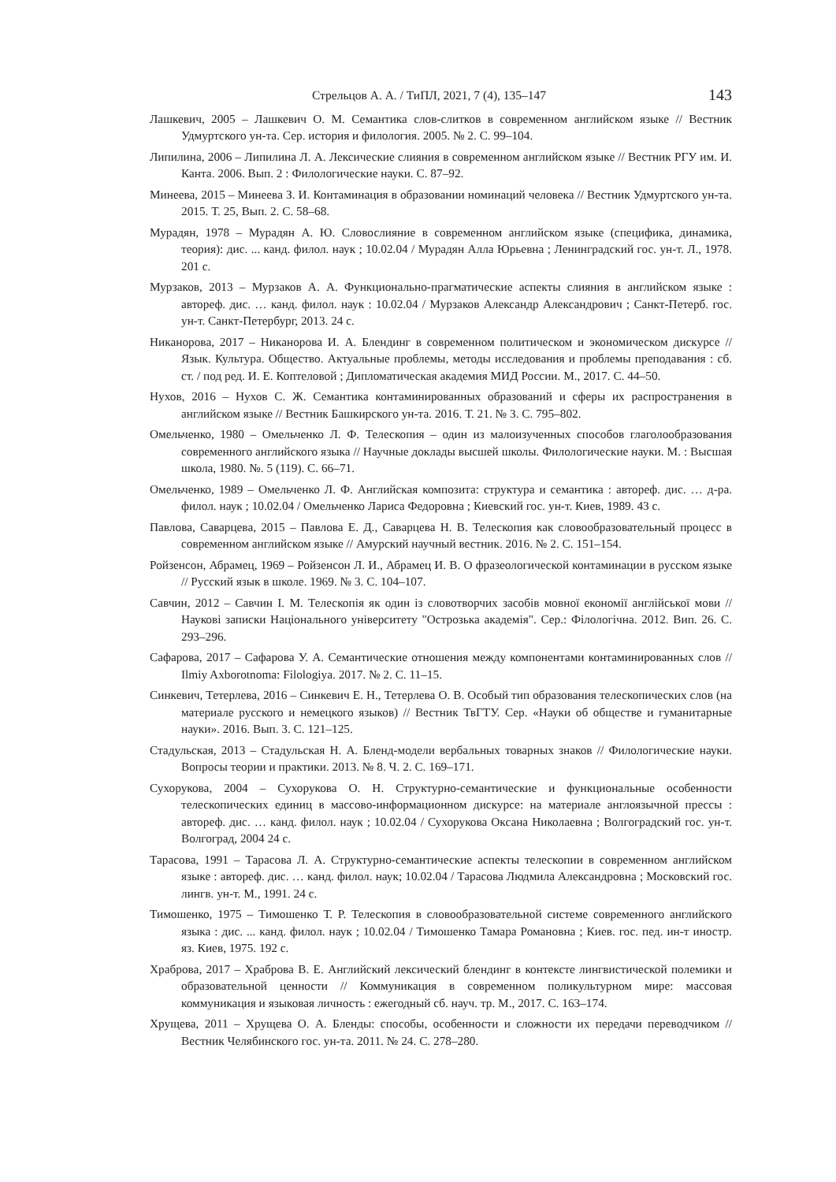Стрельцов А. А. / ТиПЛ, 2021, 7 (4), 135–147 143
Лашкевич, 2005 – Лашкевич О. М. Семантика слов-слитков в современном английском языке // Вестник Удмуртского ун-та. Сер. история и филология. 2005. № 2. С. 99–104.
Липилина, 2006 – Липилина Л. А. Лексические слияния в современном английском языке // Вестник РГУ им. И. Канта. 2006. Вып. 2 : Филологические науки. С. 87–92.
Минеева, 2015 – Минеева З. И. Контаминация в образовании номинаций человека // Вестник Удмуртского ун-та. 2015. Т. 25, Вып. 2. С. 58–68.
Мурадян, 1978 – Мурадян А. Ю. Словослияние в современном английском языке (специфика, динамика, теория): дис. ... канд. филол. наук ; 10.02.04 / Мурадян Алла Юрьевна ; Ленинградский гос. ун-т. Л., 1978. 201 с.
Мурзаков, 2013 – Мурзаков А. А. Функционально-прагматические аспекты слияния в английском языке : автореф. дис. … канд. филол. наук : 10.02.04 / Мурзаков Александр Александрович ; Санкт-Петерб. гос. ун-т. Санкт-Петербург, 2013. 24 с.
Никанорова, 2017 – Никанорова И. А. Блендинг в современном политическом и экономическом дискурсе // Язык. Культура. Общество. Актуальные проблемы, методы исследования и проблемы преподавания : сб. ст. / под ред. И. Е. Коптеловой ; Дипломатическая академия МИД России. М., 2017. С. 44–50.
Нухов, 2016 – Нухов С. Ж. Семантика контаминированных образований и сферы их распространения в английском языке // Вестник Башкирского ун-та. 2016. Т. 21. № 3. С. 795–802.
Омельченко, 1980 – Омельченко Л. Ф. Телескопия – один из малоизученных способов глаголообразования современного английского языка // Научные доклады высшей школы. Филологические науки. М. : Высшая школа, 1980. №. 5 (119). С. 66–71.
Омельченко, 1989 – Омельченко Л. Ф. Английская композита: структура и семантика : автореф. дис. … д-ра. филол. наук ; 10.02.04 / Омельченко Лариса Федоровна ; Киевский гос. ун-т. Киев, 1989. 43 с.
Павлова, Саварцева, 2015 – Павлова Е. Д., Саварцева Н. В. Телескопия как словообразовательный процесс в современном английском языке // Амурский научный вестник. 2016. № 2. С. 151–154.
Ройзенсон, Абрамец, 1969 – Ройзенсон Л. И., Абрамец И. В. О фразеологической контаминации в русском языке // Русский язык в школе. 1969. № 3. С. 104–107.
Савчин, 2012 – Савчин І. М. Телескопія як один із словотворчих засобів мовної економії англійської мови // Наукові записки Національного університету "Острозька академія". Сер.: Філологічна. 2012. Вип. 26. С. 293–296.
Сафарова, 2017 – Сафарова У. А. Семантические отношения между компонентами контаминированных слов // Ilmiy Axborotnoma: Filologiya. 2017. № 2. С. 11–15.
Синкевич, Тетерлева, 2016 – Синкевич Е. Н., Тетерлева О. В. Особый тип образования телескопических слов (на материале русского и немецкого языков) // Вестник ТвГТУ. Сер. «Науки об обществе и гуманитарные науки». 2016. Вып. 3. С. 121–125.
Стадульская, 2013 – Стадульская Н. А. Бленд-модели вербальных товарных знаков // Филологические науки. Вопросы теории и практики. 2013. № 8. Ч. 2. С. 169–171.
Сухорукова, 2004 – Сухорукова О. Н. Структурно-семантические и функциональные особенности телескопических единиц в массово-информационном дискурсе: на материале англоязычной прессы : автореф. дис. … канд. филол. наук ; 10.02.04 / Сухорукова Оксана Николаевна ; Волгоградский гос. ун-т. Волгоград, 2004 24 с.
Тарасова, 1991 – Тарасова Л. А. Структурно-семантические аспекты телескопии в современном английском языке : автореф. дис. … канд. филол. наук; 10.02.04 / Тарасова Людмила Александровна ; Московский гос. лингв. ун-т. М., 1991. 24 с.
Тимошенко, 1975 – Тимошенко Т. Р. Телескопия в словообразовательной системе современного английского языка : дис. ... канд. филол. наук ; 10.02.04 / Тимошенко Тамара Романовна ; Киев. гос. пед. ин-т иностр. яз. Киев, 1975. 192 с.
Храброва, 2017 – Храброва В. Е. Английский лексический блендинг в контексте лингвистической полемики и образовательной ценности // Коммуникация в современном поликультурном мире: массовая коммуникация и языковая личность : ежегодный сб. науч. тр. М., 2017. С. 163–174.
Хрущева, 2011 – Хрущева О. А. Бленды: способы, особенности и сложности их передачи переводчиком // Вестник Челябинского гос. ун-та. 2011. № 24. С. 278–280.